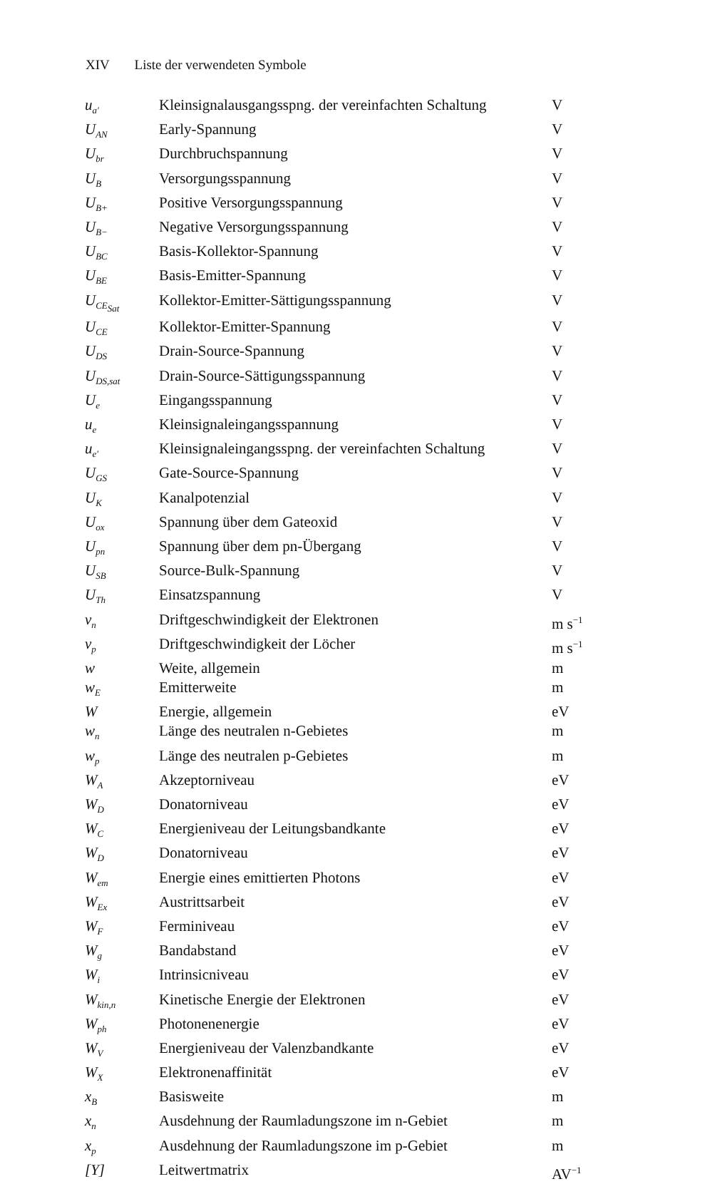XIV Liste der verwendeten Symbole
| u<sub>a′</sub> | Kleinsignalausgangsspng. der vereinfachten Schaltung | V |
| U<sub>AN</sub> | Early-Spannung | V |
| U<sub>br</sub> | Durchbruchspannung | V |
| U<sub>B</sub> | Versorgungsspannung | V |
| U<sub>B+</sub> | Positive Versorgungsspannung | V |
| U<sub>B−</sub> | Negative Versorgungsspannung | V |
| U<sub>BC</sub> | Basis-Kollektor-Spannung | V |
| U<sub>BE</sub> | Basis-Emitter-Spannung | V |
| U<sub>CE<sub>Sat</sub></sub> | Kollektor-Emitter-Sättigungsspannung | V |
| U<sub>CE</sub> | Kollektor-Emitter-Spannung | V |
| U<sub>DS</sub> | Drain-Source-Spannung | V |
| U<sub>DS,sat</sub> | Drain-Source-Sättigungsspannung | V |
| U<sub>e</sub> | Eingangsspannung | V |
| u<sub>e</sub> | Kleinsignaleingangsspannung | V |
| u<sub>e′</sub> | Kleinsignaleingangsspng. der vereinfachten Schaltung | V |
| U<sub>GS</sub> | Gate-Source-Spannung | V |
| U<sub>K</sub> | Kanalpotenzial | V |
| U<sub>ox</sub> | Spannung über dem Gateoxid | V |
| U<sub>pn</sub> | Spannung über dem pn-Übergang | V |
| U<sub>SB</sub> | Source-Bulk-Spannung | V |
| U<sub>Th</sub> | Einsatzspannung | V |
| v<sub>n</sub> | Driftgeschwindigkeit der Elektronen | m s<sup>−1</sup> |
| v<sub>p</sub> | Driftgeschwindigkeit der Löcher | m s<sup>−1</sup> |
| w | Weite, allgemein | m |
| w<sub>E</sub> | Emitterweite | m |
| W | Energie, allgemein | eV |
| w<sub>n</sub> | Länge des neutralen n-Gebietes | m |
| w<sub>p</sub> | Länge des neutralen p-Gebietes | m |
| W<sub>A</sub> | Akzeptorniveau | eV |
| W<sub>D</sub> | Donatorniveau | eV |
| W<sub>C</sub> | Energieniveau der Leitungsbandkante | eV |
| W<sub>D</sub> | Donatorniveau | eV |
| W<sub>em</sub> | Energie eines emittierten Photons | eV |
| W<sub>Ex</sub> | Austrittsarbeit | eV |
| W<sub>F</sub> | Ferminiveau | eV |
| W<sub>g</sub> | Bandabstand | eV |
| W<sub>i</sub> | Intrinsicniveau | eV |
| W<sub>kin,n</sub> | Kinetische Energie der Elektronen | eV |
| W<sub>ph</sub> | Photonenenergie | eV |
| W<sub>V</sub> | Energieniveau der Valenzbandkante | eV |
| W<sub>X</sub> | Elektronenaffinität | eV |
| x<sub>B</sub> | Basisweite | m |
| x<sub>n</sub> | Ausdehnung der Raumladungszone im n-Gebiet | m |
| x<sub>p</sub> | Ausdehnung der Raumladungszone im p-Gebiet | m |
| [Y] | Leitwertmatrix | AV<sup>−1</sup> |